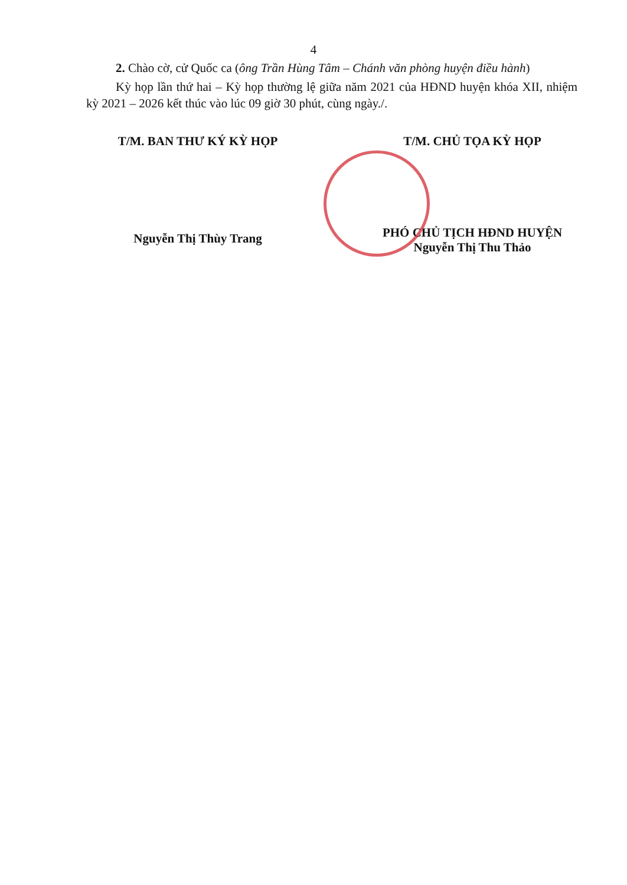4
2. Chào cờ, cử Quốc ca (ông Trần Hùng Tâm – Chánh văn phòng huyện điều hành)
Kỳ họp lần thứ hai – Kỳ họp thường lệ giữa năm 2021 của HĐND huyện khóa XII, nhiệm kỳ 2021 – 2026 kết thúc vào lúc 09 giờ 30 phút, cùng ngày./.
T/M. BAN THƯ KÝ KỲ HỌP
Nguyễn Thị Thùy Trang
T/M. CHỦ TỌA KỲ HỌP
PHÓ CHỦ TỊCH HĐND HUYỆN
Nguyễn Thị Thu Thảo